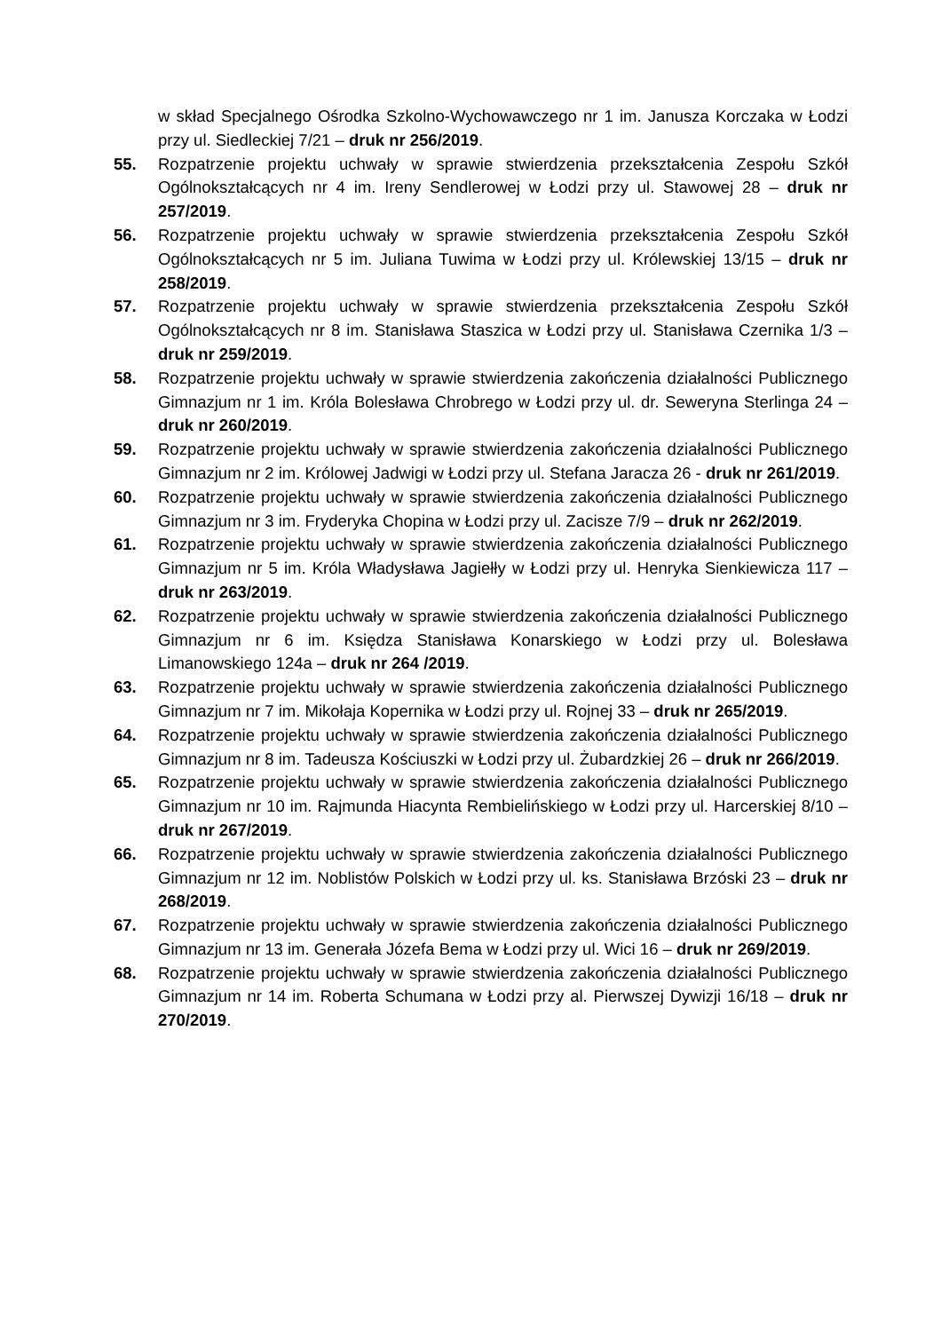w skład Specjalnego Ośrodka Szkolno-Wychowawczego nr 1 im. Janusza Korczaka w Łodzi przy ul. Siedleckiej 7/21 – druk nr 256/2019.
55. Rozpatrzenie projektu uchwały w sprawie stwierdzenia przekształcenia Zespołu Szkół Ogólnokształcących nr 4 im. Ireny Sendlerowej w Łodzi przy ul. Stawowej 28 – druk nr 257/2019.
56. Rozpatrzenie projektu uchwały w sprawie stwierdzenia przekształcenia Zespołu Szkół Ogólnokształcących nr 5 im. Juliana Tuwima w Łodzi przy ul. Królewskiej 13/15 – druk nr 258/2019.
57. Rozpatrzenie projektu uchwały w sprawie stwierdzenia przekształcenia Zespołu Szkół Ogólnokształcących nr 8 im. Stanisława Staszica w Łodzi przy ul. Stanisława Czernika 1/3 – druk nr 259/2019.
58. Rozpatrzenie projektu uchwały w sprawie stwierdzenia zakończenia działalności Publicznego Gimnazjum nr 1 im. Króla Bolesława Chrobrego w Łodzi przy ul. dr. Seweryna Sterlinga 24 – druk nr 260/2019.
59. Rozpatrzenie projektu uchwały w sprawie stwierdzenia zakończenia działalności Publicznego Gimnazjum nr 2 im. Królowej Jadwigi w Łodzi przy ul. Stefana Jaracza 26 - druk nr 261/2019.
60. Rozpatrzenie projektu uchwały w sprawie stwierdzenia zakończenia działalności Publicznego Gimnazjum nr 3 im. Fryderyka Chopina w Łodzi przy ul. Zacisze 7/9 – druk nr 262/2019.
61. Rozpatrzenie projektu uchwały w sprawie stwierdzenia zakończenia działalności Publicznego Gimnazjum nr 5 im. Króla Władysława Jagiełły w Łodzi przy ul. Henryka Sienkiewicza 117 – druk nr 263/2019.
62. Rozpatrzenie projektu uchwały w sprawie stwierdzenia zakończenia działalności Publicznego Gimnazjum nr 6 im. Księdza Stanisława Konarskiego w Łodzi przy ul. Bolesława Limanowskiego 124a – druk nr 264 /2019.
63. Rozpatrzenie projektu uchwały w sprawie stwierdzenia zakończenia działalności Publicznego Gimnazjum nr 7 im. Mikołaja Kopernika w Łodzi przy ul. Rojnej 33 – druk nr 265/2019.
64. Rozpatrzenie projektu uchwały w sprawie stwierdzenia zakończenia działalności Publicznego Gimnazjum nr 8 im. Tadeusza Kościuszki w Łodzi przy ul. Żubardzkiej 26 – druk nr 266/2019.
65. Rozpatrzenie projektu uchwały w sprawie stwierdzenia zakończenia działalności Publicznego Gimnazjum nr 10 im. Rajmunda Hiacynta Rembielińskiego w Łodzi przy ul. Harcerskiej 8/10 – druk nr 267/2019.
66. Rozpatrzenie projektu uchwały w sprawie stwierdzenia zakończenia działalności Publicznego Gimnazjum nr 12 im. Noblistów Polskich w Łodzi przy ul. ks. Stanisława Brzóski 23 – druk nr 268/2019.
67. Rozpatrzenie projektu uchwały w sprawie stwierdzenia zakończenia działalności Publicznego Gimnazjum nr 13 im. Generała Józefa Bema w Łodzi przy ul. Wici 16 – druk nr 269/2019.
68. Rozpatrzenie projektu uchwały w sprawie stwierdzenia zakończenia działalności Publicznego Gimnazjum nr 14 im. Roberta Schumana w Łodzi przy al. Pierwszej Dywizji 16/18 – druk nr 270/2019.